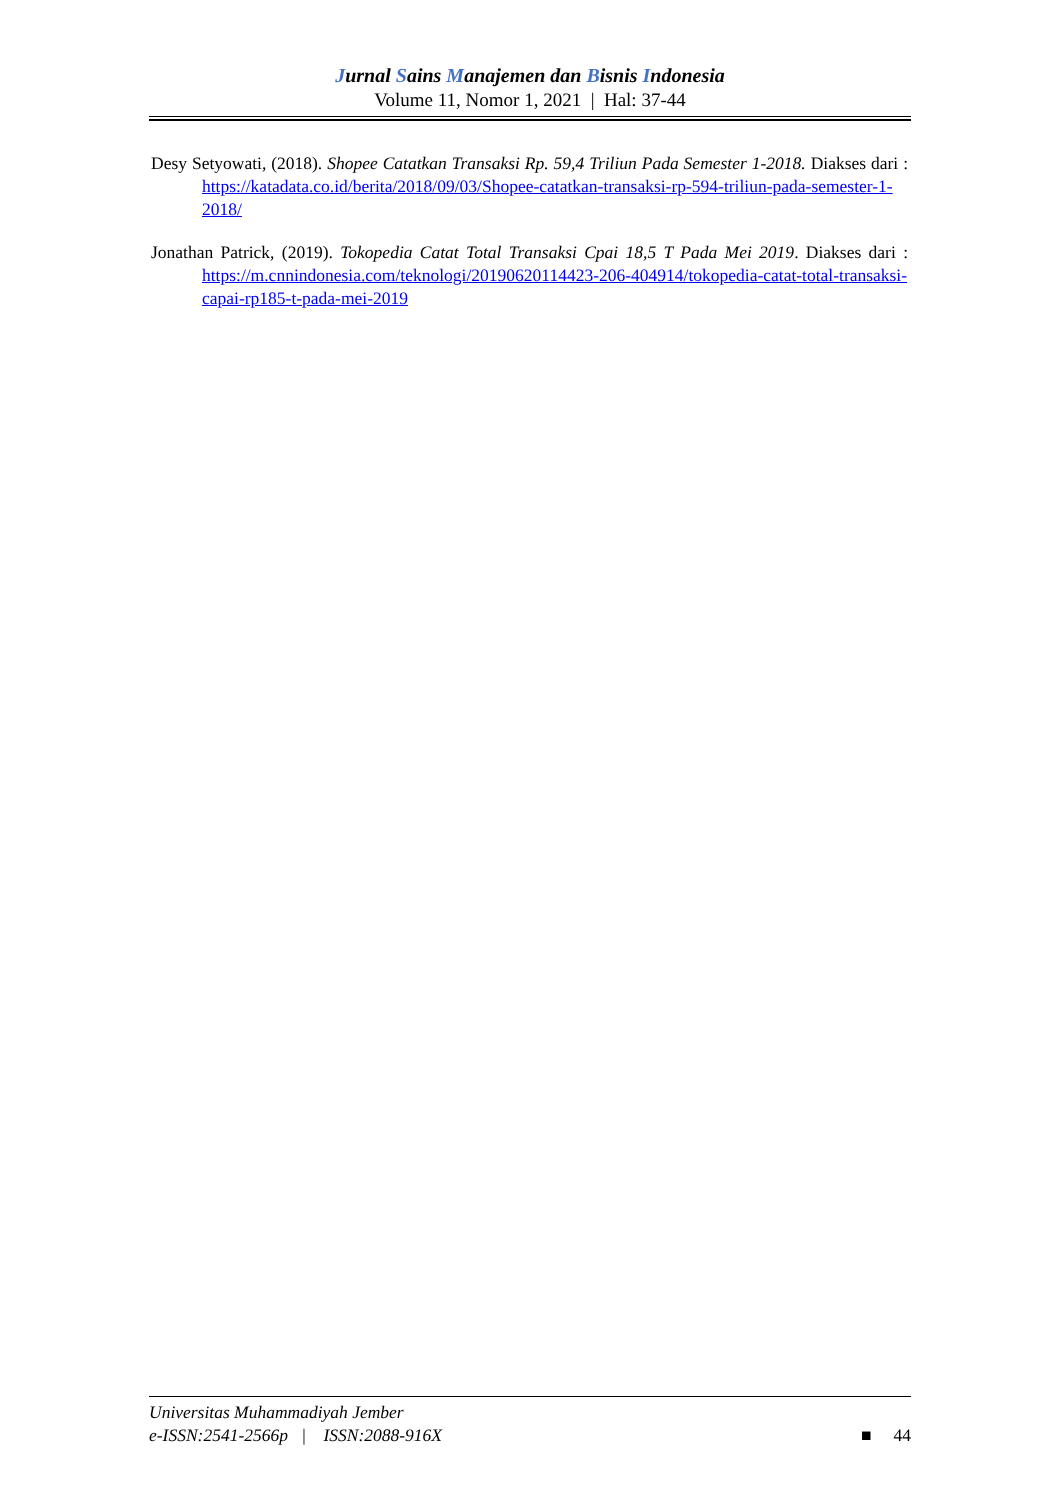Jurnal Sains Manajemen dan Bisnis Indonesia
Volume 11, Nomor 1, 2021 | Hal: 37-44
Desy Setyowati, (2018). Shopee Catatkan Transaksi Rp. 59,4 Triliun Pada Semester 1-2018. Diakses dari : https://katadata.co.id/berita/2018/09/03/Shopee-catatkan-transaksi-rp-594-triliun-pada-semester-1-2018/
Jonathan Patrick, (2019). Tokopedia Catat Total Transaksi Cpai 18,5 T Pada Mei 2019. Diakses dari : https://m.cnnindonesia.com/teknologi/20190620114423-206-404914/tokopedia-catat-total-transaksi-capai-rp185-t-pada-mei-2019
Universitas Muhammadiyah Jember
e-ISSN:2541-2566p | ISSN:2088-916X ■ 44